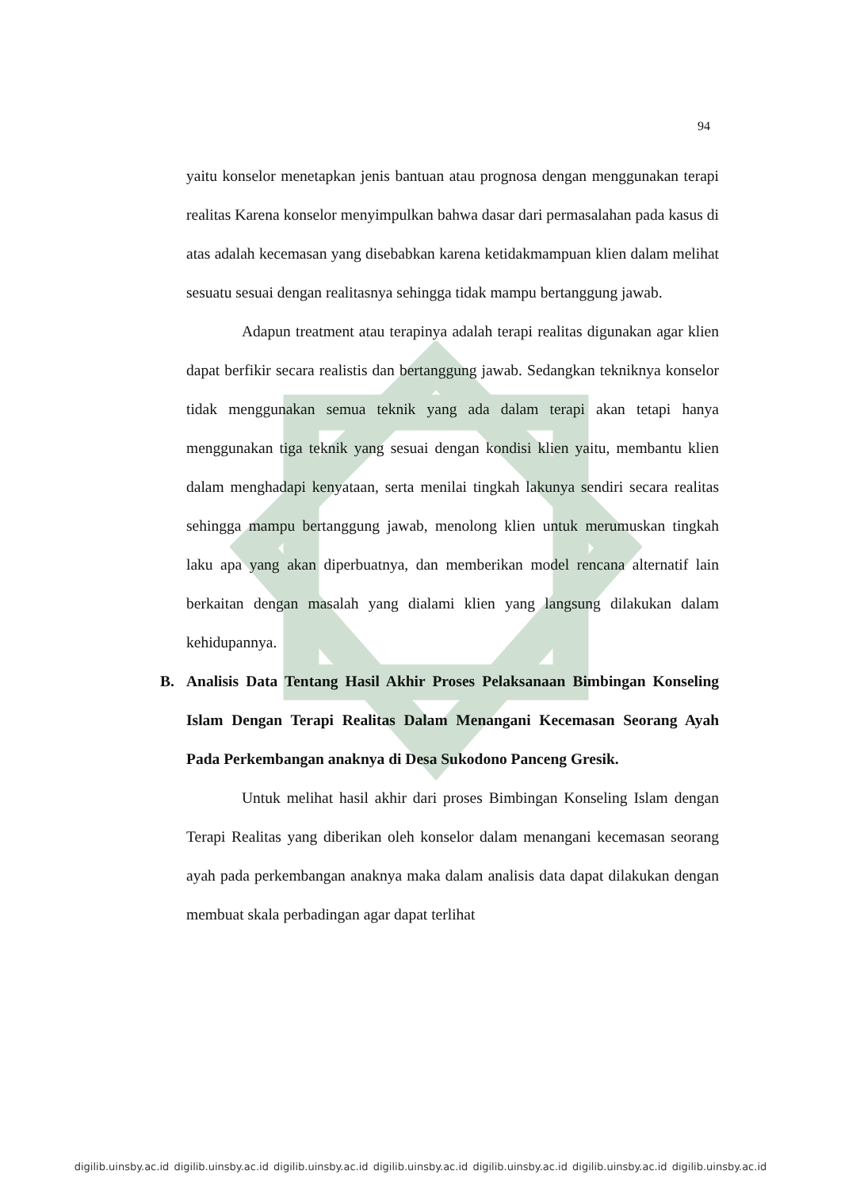94
yaitu konselor menetapkan jenis bantuan atau prognosa dengan menggunakan terapi realitas Karena konselor menyimpulkan bahwa dasar dari permasalahan pada kasus di atas adalah kecemasan yang disebabkan karena ketidakmampuan klien dalam melihat sesuatu sesuai dengan realitasnya sehingga tidak mampu bertanggung jawab.
Adapun treatment atau terapinya adalah terapi realitas digunakan agar klien dapat berfikir secara realistis dan bertanggung jawab. Sedangkan tekniknya konselor tidak menggunakan semua teknik yang ada dalam terapi akan tetapi hanya menggunakan tiga teknik yang sesuai dengan kondisi klien yaitu, membantu klien dalam menghadapi kenyataan, serta menilai tingkah lakunya sendiri secara realitas sehingga mampu bertanggung jawab, menolong klien untuk merumuskan tingkah laku apa yang akan diperbuatnya, dan memberikan model rencana alternatif lain berkaitan dengan masalah yang dialami klien yang langsung dilakukan dalam kehidupannya.
B. Analisis Data Tentang Hasil Akhir Proses Pelaksanaan Bimbingan Konseling Islam Dengan Terapi Realitas Dalam Menangani Kecemasan Seorang Ayah Pada Perkembangan anaknya di Desa Sukodono Panceng Gresik.
Untuk melihat hasil akhir dari proses Bimbingan Konseling Islam dengan Terapi Realitas yang diberikan oleh konselor dalam menangani kecemasan seorang ayah pada perkembangan anaknya maka dalam analisis data dapat dilakukan dengan membuat skala perbadingan agar dapat terlihat
digilib.uinsby.ac.id digilib.uinsby.ac.id digilib.uinsby.ac.id digilib.uinsby.ac.id digilib.uinsby.ac.id digilib.uinsby.ac.id digilib.uinsby.ac.id